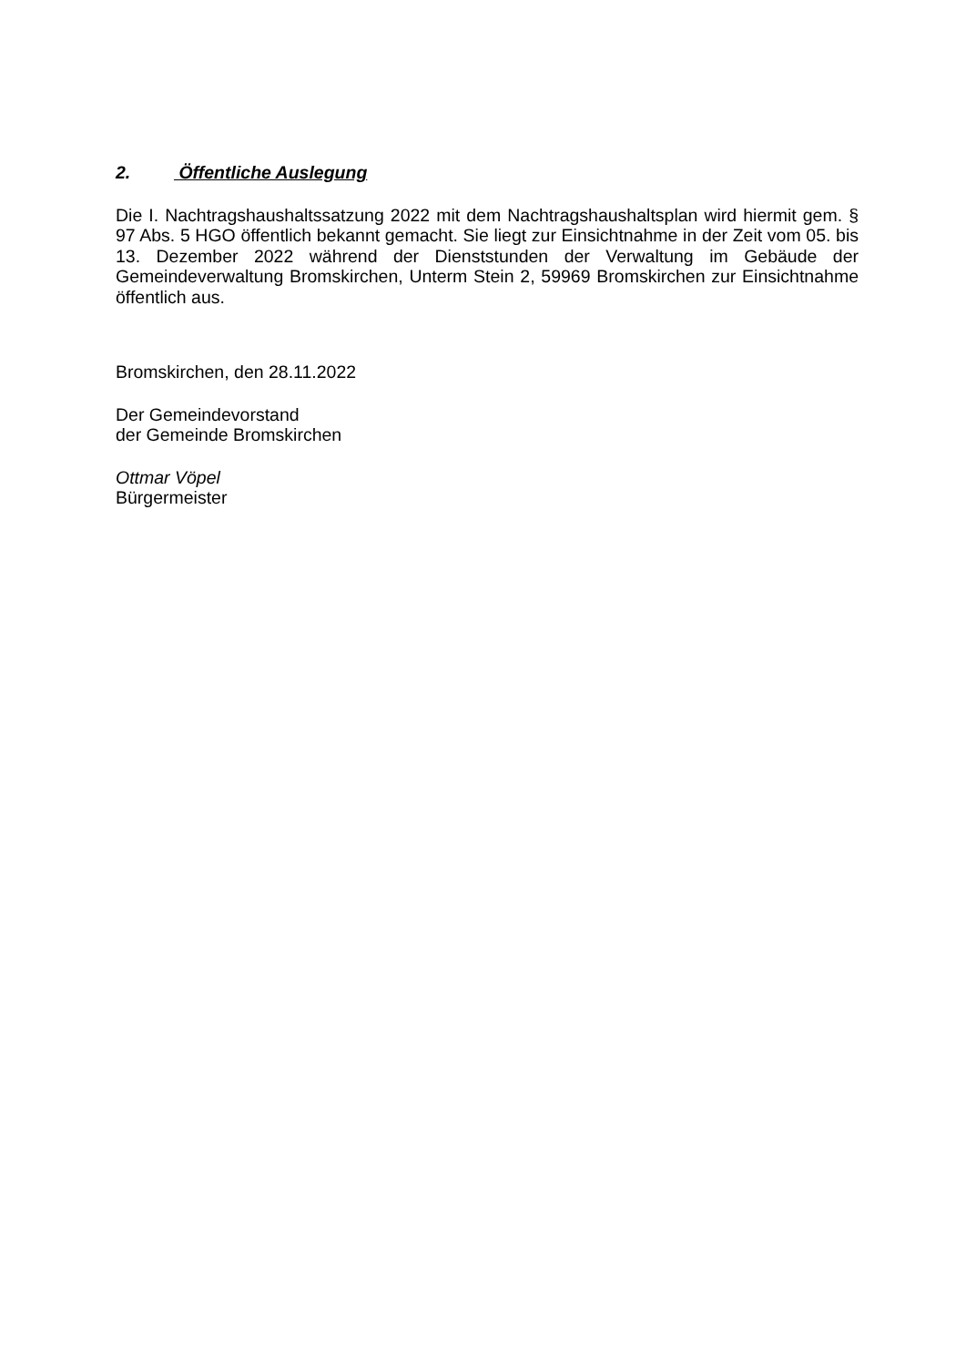2. Öffentliche Auslegung
Die I. Nachtragshaushaltssatzung 2022 mit dem Nachtragshaushaltsplan wird hiermit gem. § 97 Abs. 5 HGO öffentlich bekannt gemacht. Sie liegt zur Einsichtnahme in der Zeit vom 05. bis 13. Dezember 2022 während der Dienststunden der Verwaltung im Gebäude der Gemeindeverwaltung Bromskirchen, Unterm Stein 2, 59969 Bromskirchen zur Einsichtnahme öffentlich aus.
Bromskirchen, den 28.11.2022
Der Gemeindevorstand
der Gemeinde Bromskirchen
Ottmar Vöpel
Bürgermeister